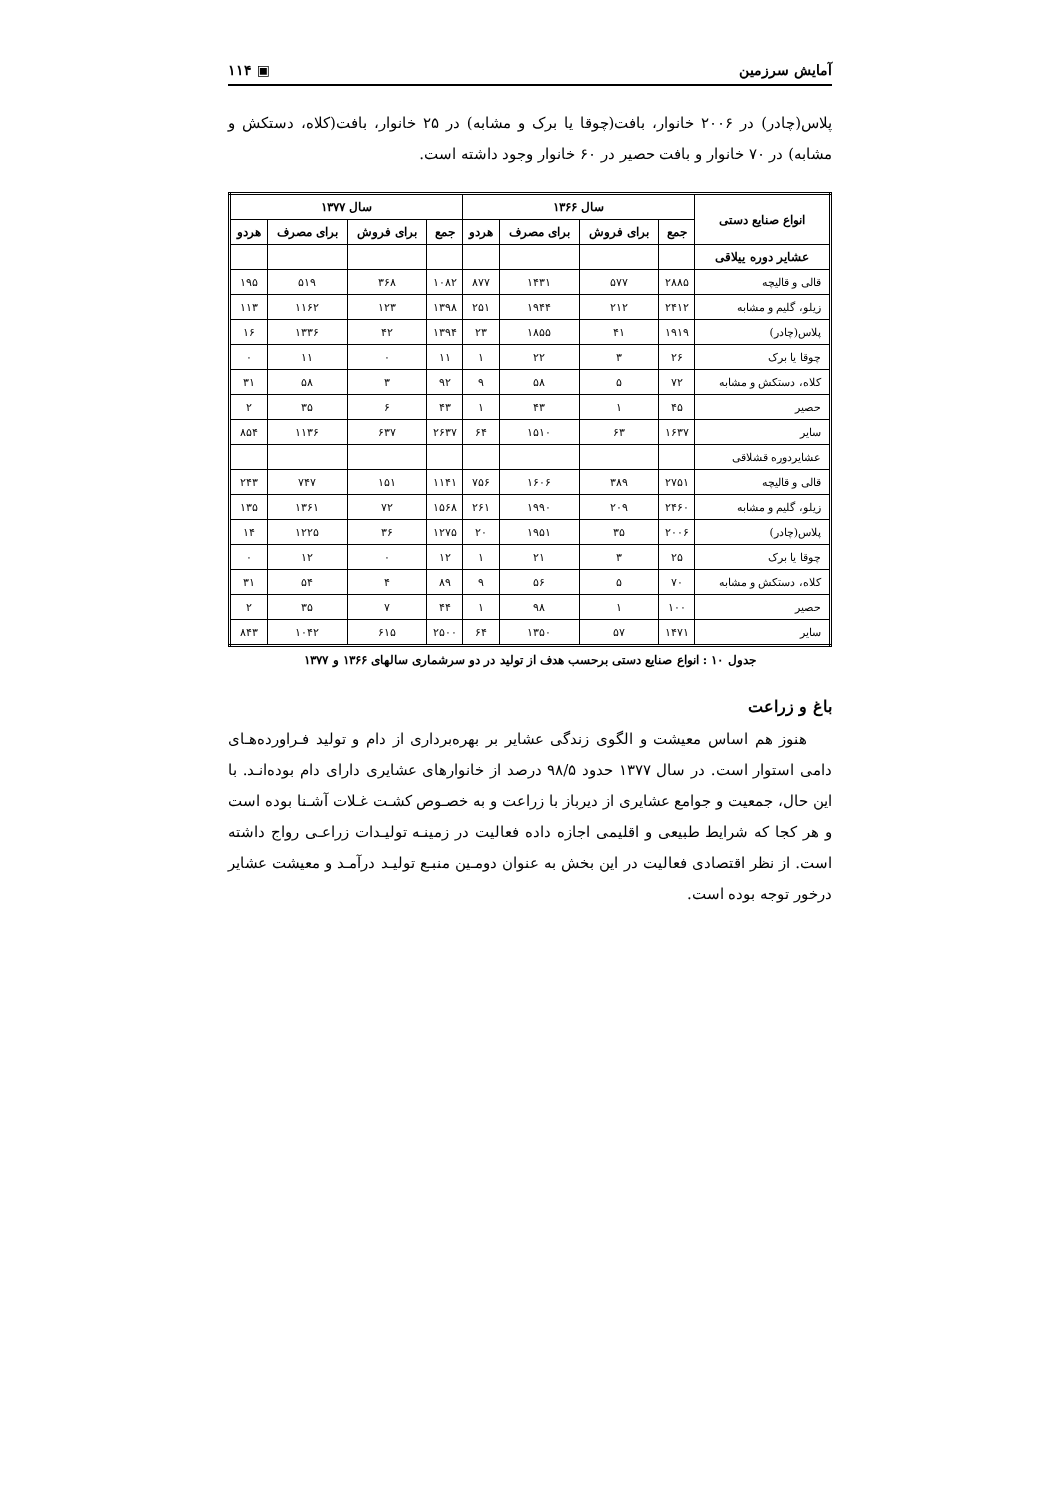آمایش سرزمین ▣ ۱۱۴
پلاس(چادر) در ۲۰۰۶ خانوار، بافت(چوقا یا برک و مشابه) در ۲۵ خانوار، بافت(کلاه، دستکش و مشابه) در ۷۰ خانوار و بافت حصیر در ۶۰ خانوار وجود داشته است.
| انواع صنایع دستی | سال ۱۳۶۶ | | | | سال ۱۳۷۷ | | | |
| --- | --- | --- | --- | --- | --- | --- | --- | --- |
| | جمع | برای فروش | برای مصرف | هردو | جمع | برای فروش | برای مصرف | هردو |
| عشایر دوره ییلاقی | | | | | | | | |
| قالی و قالیچه | ۲۸۸۵ | ۵۷۷ | ۱۴۳۱ | ۸۷۷ | ۱۰۸۲ | ۳۶۸ | ۵۱۹ | ۱۹۵ |
| زیلو، گلیم و مشابه | ۲۴۱۲ | ۲۱۲ | ۱۹۴۴ | ۲۵۱ | ۱۳۹۸ | ۱۲۳ | ۱۱۶۲ | ۱۱۳ |
| پلاس(چادر) | ۱۹۱۹ | ۴۱ | ۱۸۵۵ | ۲۳ | ۱۳۹۴ | ۴۲ | ۱۳۳۶ | ۱۶ |
| چوقا یا برک | ۲۶ | ۳ | ۲۲ | ۱ | ۱۱ | ۰ | ۱۱ | ۰ |
| کلاه، دستکش و مشابه | ۷۲ | ۵ | ۵۸ | ۹ | ۹۲ | ۳ | ۵۸ | ۳۱ |
| حصیر | ۴۵ | ۱ | ۴۳ | ۱ | ۴۳ | ۶ | ۳۵ | ۲ |
| سایر | ۱۶۳۷ | ۶۳ | ۱۵۱۰ | ۶۴ | ۲۶۳۷ | ۶۳۷ | ۱۱۳۶ | ۸۵۴ |
| عشایردوره قشلاقی | | | | | | | | |
| قالی و قالیچه | ۲۷۵۱ | ۳۸۹ | ۱۶۰۶ | ۷۵۶ | ۱۱۴۱ | ۱۵۱ | ۷۴۷ | ۲۴۳ |
| زیلو، گلیم و مشابه | ۲۴۶۰ | ۲۰۹ | ۱۹۹۰ | ۲۶۱ | ۱۵۶۸ | ۷۲ | ۱۳۶۱ | ۱۳۵ |
| پلاس(چادر) | ۲۰۰۶ | ۳۵ | ۱۹۵۱ | ۲۰ | ۱۲۷۵ | ۳۶ | ۱۲۲۵ | ۱۴ |
| چوقا یا برک | ۲۵ | ۳ | ۲۱ | ۱ | ۱۲ | ۰ | ۱۲ | ۰ |
| کلاه، دستکش و مشابه | ۷۰ | ۵ | ۵۶ | ۹ | ۸۹ | ۴ | ۵۴ | ۳۱ |
| حصیر | ۱۰۰ | ۱ | ۹۸ | ۱ | ۴۴ | ۷ | ۳۵ | ۲ |
| سایر | ۱۴۷۱ | ۵۷ | ۱۳۵۰ | ۶۴ | ۲۵۰۰ | ۶۱۵ | ۱۰۴۲ | ۸۴۳ |
جدول ۱۰ : انواع صنایع دستی برحسب هدف از تولید در دو سرشماری سالهای ۱۳۶۶ و ۱۳۷۷
باغ و زراعت
هنوز هم اساس معیشت و الگوی زندگی عشایر بر بهره‌برداری از دام و تولید فـراورده‌هـای دامی استوار است. در سال ۱۳۷۷ حدود ۹۸/۵ درصد از خانوارهای عشایری دارای دام بوده‌انـد. با این حال، جمعیت و جوامع عشایری از دیرباز با زراعت و به خصـوص کشـت غـلات آشـنا بوده است و هر کجا که شرایط طبیعی و اقلیمی اجازه داده فعالیت در زمینـه تولیـدات زراعـی رواج داشته است. از نظر اقتصادی فعالیت در این بخش به عنوان دومـین منبـع تولیـد درآمـد و معیشت عشایر درخور توجه بوده است.